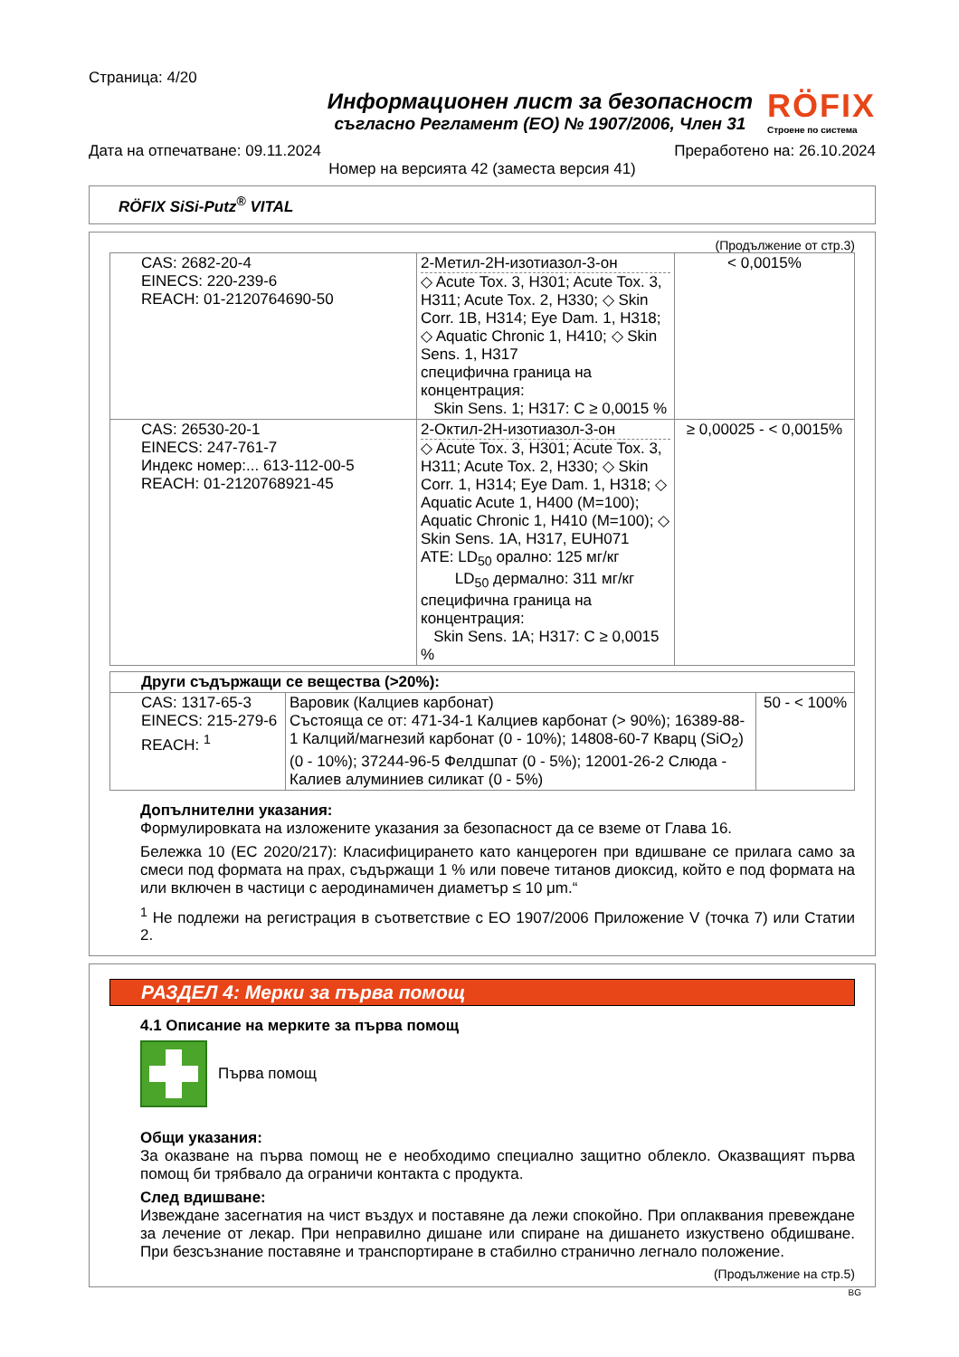Страница: 4/20
Информационен лист за безопасност
съгласно Регламент (ЕО) № 1907/2006, Член 31
RÖFIX
Строене по система
Дата на отпечатване: 09.11.2024 Преработено на: 26.10.2024
Номер на версията 42 (заместа версия 41)
RÖFIX SiSi-Putz<sup>®</sup> VITAL
(Продължение от стр.3)
| CAS: 2682-20-4 EINECS: 220-239-6 REACH: 01-2120764690-50 | 2-Метил-2H-изотиазол-3-он ◇ Acute Tox. 3, H301; Acute Tox. 3, H311; Acute Tox. 2, H330; ◇ Skin Corr. 1B, H314; Eye Dam. 1, H318; ◇ Aquatic Chronic 1, H410; ◇ Skin Sens. 1, H317 специфична граница на концентрация: Skin Sens. 1; H317: C ≥ 0,0015 % | < 0,0015% |
| CAS: 26530-20-1 EINECS: 247-761-7 Индекс номер:... 613-112-00-5 REACH: 01-2120768921-45 | 2-Октил-2H-изотиазол-3-он ◇ Acute Tox. 3, H301; Acute Tox. 3, H311; Acute Tox. 2, H330; ◇ Skin Corr. 1, H314; Eye Dam. 1, H318; ◇ Aquatic Acute 1, H400 (M=100); Aquatic Chronic 1, H410 (M=100); ◇ Skin Sens. 1A, H317, EUH071 ATE: LD<sub>50</sub> орално: 125 мг/кг LD<sub>50</sub> дермално: 311 мг/кг специфична граница на концентрация: Skin Sens. 1A; H317: C ≥ 0,0015 % | ≥ 0,00025 - < 0,0015% |
| Други съдържащи се вещества (>20%): | | |
| CAS: 1317-65-3 EINECS: 215-279-6 REACH: <sup>1</sup> | Варовик (Калциев карбонат) Състояща се от: 471-34-1 Калциев карбонат (> 90%); 16389-88-1 Калций/магнезий карбонат (0 - 10%); 14808-60-7 Кварц (SiO<sub>2</sub>) (0 - 10%); 37244-96-5 Фелдшпат (0 - 5%); 12001-26-2 Слюда - Калиев алуминиев силикат (0 - 5%) | 50 - < 100% |
Допълнителни указания:
Формулировката на изложените указания за безопасност да се вземе от Глава 16.
Бележка 10 (ЕС 2020/217): Класифицирането като канцероген при вдишване се прилага само за смеси под формата на прах, съдържащи 1 % или повече титанов диоксид, който е под формата на или включен в частици с аеродинамичен диаметър ≤ 10 μm.“
<sup>1</sup> Не подлежи на регистрация в съответствие с ЕО 1907/2006 Приложение V (точка 7) или Статии 2.
РАЗДЕЛ 4: Мерки за първа помощ
4.1 Описание на мерките за първа помощ
Първа помощ
Общи указания:
За оказване на първа помощ не е необходимо специално защитно облекло. Оказващият първа помощ би трябвало да ограничи контакта с продукта.
След вдишване:
Извеждане засегнатия на чист въздух и поставяне да лежи спокойно. При оплаквания превеждане за лечение от лекар. При неправилно дишане или спиране на дишането изкуствено обдишване. При безсъзнание поставяне и транспортиране в стабилно странично легнало положение.
(Продължение на стр.5)
BG